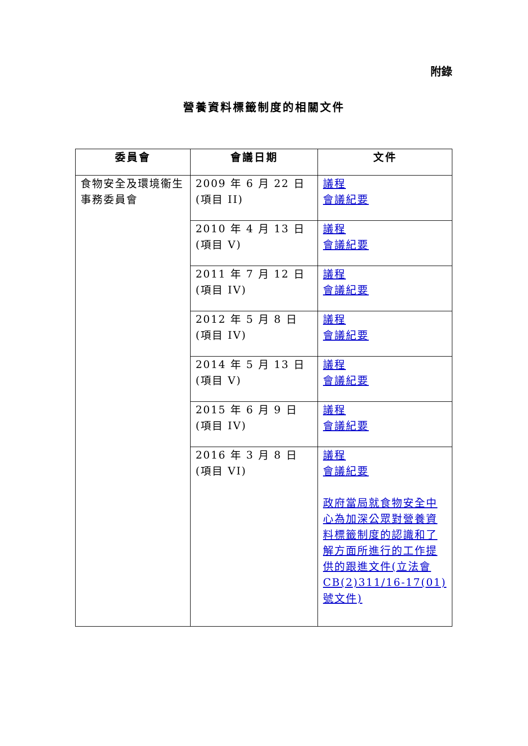附錄
營養資料標籤制度的相關文件
| 委員會 | 會議日期 | 文件 |
| --- | --- | --- |
| 食物安全及環境衞生事務委員會 | 2009 年 6 月 22 日 (項目 II) | 議程 會議紀要 |
| | 2010 年 4 月 13 日 (項目 V) | 議程 會議紀要 |
| | 2011 年 7 月 12 日 (項目 IV) | 議程 會議紀要 |
| | 2012 年 5 月 8 日 (項目 IV) | 議程 會議紀要 |
| | 2014 年 5 月 13 日 (項目 V) | 議程 會議紀要 |
| | 2015 年 6 月 9 日 (項目 IV) | 議程 會議紀要 |
| | 2016 年 3 月 8 日 (項目 VI) | 議程 會議紀要 政府當局就食物安全中心為加深公眾對營養資料標籤制度的認識和了解方面所進行的工作提供的跟進文件(立法會 CB(2)311/16-17(01)號文件) |